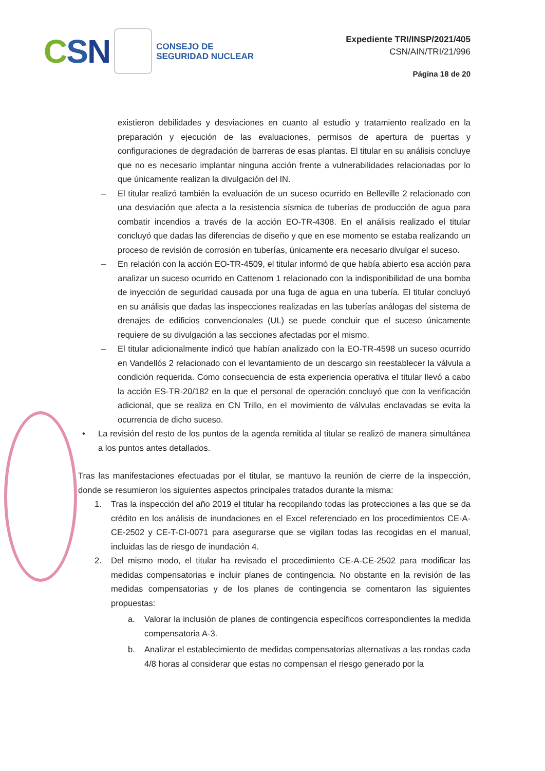CSN
CONSEJO DE
SEGURIDAD NUCLEAR
Expediente TRI/INSP/2021/405
CSN/AIN/TRI/21/996
Página 18 de 20
existieron debilidades y desviaciones en cuanto al estudio y tratamiento realizado en la preparación y ejecución de las evaluaciones, permisos de apertura de puertas y configuraciones de degradación de barreras de esas plantas. El titular en su análisis concluye que no es necesario implantar ninguna acción frente a vulnerabilidades relacionadas por lo que únicamente realizan la divulgación del IN.
– El titular realizó también la evaluación de un suceso ocurrido en Belleville 2 relacionado con una desviación que afecta a la resistencia sísmica de tuberías de producción de agua para combatir incendios a través de la acción EO-TR-4308. En el análisis realizado el titular concluyó que dadas las diferencias de diseño y que en ese momento se estaba realizando un proceso de revisión de corrosión en tuberías, únicamente era necesario divulgar el suceso.
– En relación con la acción EO-TR-4509, el titular informó de que había abierto esa acción para analizar un suceso ocurrido en Cattenom 1 relacionado con la indisponibilidad de una bomba de inyección de seguridad causada por una fuga de agua en una tubería. El titular concluyó en su análisis que dadas las inspecciones realizadas en las tuberías análogas del sistema de drenajes de edificios convencionales (UL) se puede concluir que el suceso únicamente requiere de su divulgación a las secciones afectadas por el mismo.
– El titular adicionalmente indicó que habían analizado con la EO-TR-4598 un suceso ocurrido en Vandellós 2 relacionado con el levantamiento de un descargo sin reestablecer la válvula a condición requerida. Como consecuencia de esta experiencia operativa el titular llevó a cabo la acción ES-TR-20/182 en la que el personal de operación concluyó que con la verificación adicional, que se realiza en CN Trillo, en el movimiento de válvulas enclavadas se evita la ocurrencia de dicho suceso.
• La revisión del resto de los puntos de la agenda remitida al titular se realizó de manera simultánea a los puntos antes detallados.
Tras las manifestaciones efectuadas por el titular, se mantuvo la reunión de cierre de la inspección, donde se resumieron los siguientes aspectos principales tratados durante la misma:
1. Tras la inspección del año 2019 el titular ha recopilando todas las protecciones a las que se da crédito en los análisis de inundaciones en el Excel referenciado en los procedimientos CE-A-CE-2502 y CE-T-CI-0071 para asegurarse que se vigilan todas las recogidas en el manual, incluidas las de riesgo de inundación 4.
2. Del mismo modo, el titular ha revisado el procedimiento CE-A-CE-2502 para modificar las medidas compensatorias e incluir planes de contingencia. No obstante en la revisión de las medidas compensatorias y de los planes de contingencia se comentaron las siguientes propuestas:
a. Valorar la inclusión de planes de contingencia específicos correspondientes la medida compensatoria A-3.
b. Analizar el establecimiento de medidas compensatorias alternativas a las rondas cada 4/8 horas al considerar que estas no compensan el riesgo generado por la